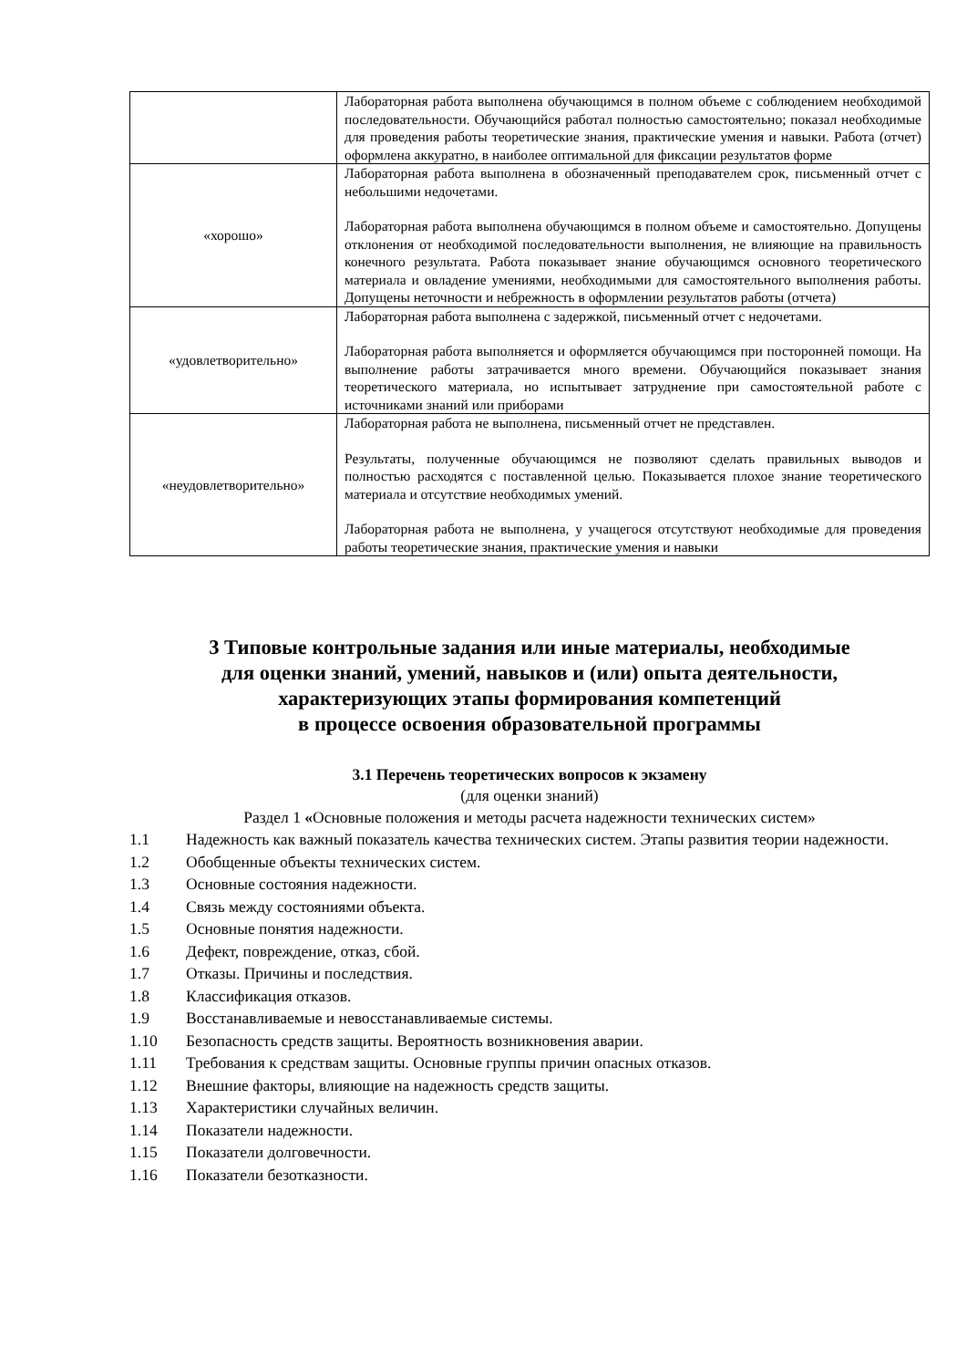| | Лабораторная работа выполнена обучающимся в полном объеме с соблюдением необходимой последовательности. Обучающийся работал полностью самостоятельно; показал необходимые для проведения работы теоретические знания, практические умения и навыки. Работа (отчет) оформлена аккуратно, в наиболее оптимальной для фиксации результатов форме |
| «хорошо» | Лабораторная работа выполнена в обозначенный преподавателем срок, письменный отчет с небольшими недочетами. Лабораторная работа выполнена обучающимся в полном объеме и самостоятельно. Допущены отклонения от необходимой последовательности выполнения, не влияющие на правильность конечного результата. Работа показывает знание обучающимся основного теоретического материала и овладение умениями, необходимыми для самостоятельного выполнения работы. Допущены неточности и небрежность в оформлении результатов работы (отчета) |
| «удовлетворительно» | Лабораторная работа выполнена с задержкой, письменный отчет с недочетами. Лабораторная работа выполняется и оформляется обучающимся при посторонней помощи. На выполнение работы затрачивается много времени. Обучающийся показывает знания теоретического материала, но испытывает затруднение при самостоятельной работе с источниками знаний или приборами |
| «неудовлетворительно» | Лабораторная работа не выполнена, письменный отчет не представлен. Результаты, полученные обучающимся не позволяют сделать правильных выводов и полностью расходятся с поставленной целью. Показывается плохое знание теоретического материала и отсутствие необходимых умений. Лабораторная работа не выполнена, у учащегося отсутствуют необходимые для проведения работы теоретические знания, практические умения и навыки |
3 Типовые контрольные задания или иные материалы, необходимые
для оценки знаний, умений, навыков и (или) опыта деятельности,
характеризующих этапы формирования компетенций
в процессе освоения образовательной программы
3.1 Перечень теоретических вопросов к экзамену
(для оценки знаний)
Раздел 1 «Основные положения и методы расчета надежности технических систем»
1.1 Надежность как важный показатель качества технических систем. Этапы развития теории надежности.
1.2 Обобщенные объекты технических систем.
1.3 Основные состояния надежности.
1.4 Связь между состояниями объекта.
1.5 Основные понятия надежности.
1.6 Дефект, повреждение, отказ, сбой.
1.7 Отказы. Причины и последствия.
1.8 Классификация отказов.
1.9 Восстанавливаемые и невосстанавливаемые системы.
1.10 Безопасность средств защиты. Вероятность возникновения аварии.
1.11 Требования к средствам защиты. Основные группы причин опасных отказов.
1.12 Внешние факторы, влияющие на надежность средств защиты.
1.13 Характеристики случайных величин.
1.14 Показатели надежности.
1.15 Показатели долговечности.
1.16 Показатели безотказности.